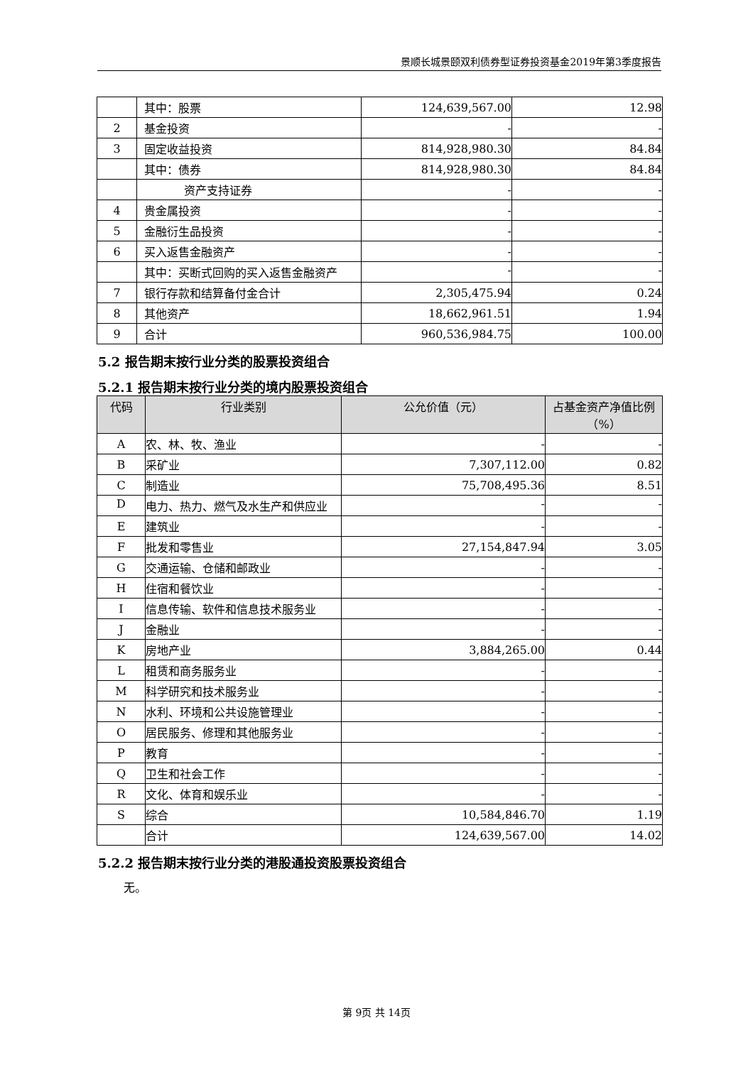景顺长城景颐双利债券型证券投资基金2019年第3季度报告
| | 其中：股票 | 124,639,567.00 | 12.98 |
| 2 | 基金投资 | - | - |
| 3 | 固定收益投资 | 814,928,980.30 | 84.84 |
| | 其中：债券 | 814,928,980.30 | 84.84 |
| | 资产支持证券 | - | - |
| 4 | 贵金属投资 | - | - |
| 5 | 金融衍生品投资 | - | - |
| 6 | 买入返售金融资产 | - | - |
| | 其中：买断式回购的买入返售金融资产 | - | - |
| 7 | 银行存款和结算备付金合计 | 2,305,475.94 | 0.24 |
| 8 | 其他资产 | 18,662,961.51 | 1.94 |
| 9 | 合计 | 960,536,984.75 | 100.00 |
5.2 报告期末按行业分类的股票投资组合
5.2.1 报告期末按行业分类的境内股票投资组合
| 代码 | 行业类别 | 公允价值（元） | 占基金资产净值比例（%） |
| --- | --- | --- | --- |
| A | 农、林、牧、渔业 | - | - |
| B | 采矿业 | 7,307,112.00 | 0.82 |
| C | 制造业 | 75,708,495.36 | 8.51 |
| D | 电力、热力、燃气及水生产和供应业 | - | - |
| E | 建筑业 | - | - |
| F | 批发和零售业 | 27,154,847.94 | 3.05 |
| G | 交通运输、仓储和邮政业 | - | - |
| H | 住宿和餐饮业 | - | - |
| I | 信息传输、软件和信息技术服务业 | - | - |
| J | 金融业 | - | - |
| K | 房地产业 | 3,884,265.00 | 0.44 |
| L | 租赁和商务服务业 | - | - |
| M | 科学研究和技术服务业 | - | - |
| N | 水利、环境和公共设施管理业 | - | - |
| O | 居民服务、修理和其他服务业 | - | - |
| P | 教育 | - | - |
| Q | 卫生和社会工作 | - | - |
| R | 文化、体育和娱乐业 | - | - |
| S | 综合 | 10,584,846.70 | 1.19 |
| | 合计 | 124,639,567.00 | 14.02 |
5.2.2 报告期末按行业分类的港股通投资股票投资组合
无。
第 9页 共 14页